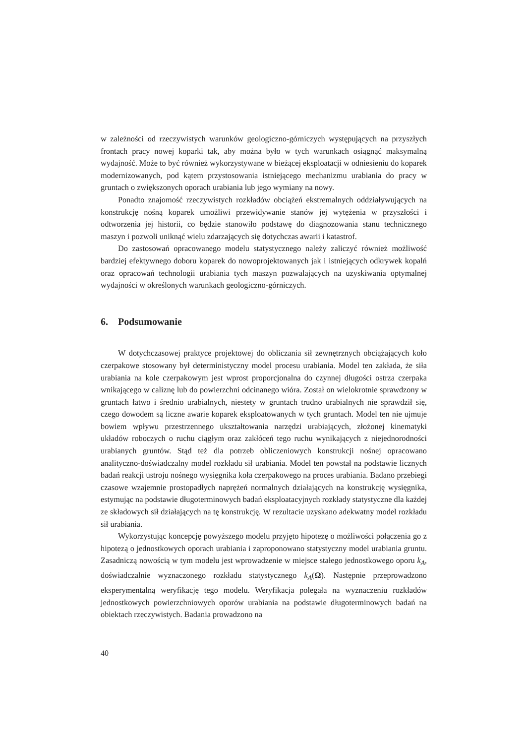w zależności od rzeczywistych warunków geologiczno-górniczych występujących na przyszłych frontach pracy nowej koparki tak, aby można było w tych warunkach osiągnąć maksymalną wydajność. Może to być również wykorzystywane w bieżącej eksploatacji w odniesieniu do koparek modernizowanych, pod kątem przystosowania istniejącego mechanizmu urabiania do pracy w gruntach o zwiększonych oporach urabiania lub jego wymiany na nowy.
Ponadto znajomość rzeczywistych rozkładów obciążeń ekstremalnych oddziaływujących na konstrukcję nośną koparek umożliwi przewidywanie stanów jej wytężenia w przyszłości i odtworzenia jej historii, co będzie stanowiło podstawę do diagnozowania stanu technicznego maszyn i pozwoli uniknąć wielu zdarzających się dotychczas awarii i katastrof.
Do zastosowań opracowanego modelu statystycznego należy zaliczyć również możliwość bardziej efektywnego doboru koparek do nowoprojektowanych jak i istniejących odkrywek kopalń oraz opracowań technologii urabiania tych maszyn pozwalających na uzyskiwania optymalnej wydajności w określonych warunkach geologiczno-górniczych.
6. Podsumowanie
W dotychczasowej praktyce projektowej do obliczania sił zewnętrznych obciążających koło czerpakowe stosowany był deterministyczny model procesu urabiania. Model ten zakłada, że siła urabiania na kole czerpakowym jest wprost proporcjonalna do czynnej długości ostrza czerpaka wnikającego w caliznę lub do powierzchni odcinanego wióra. Został on wielokrotnie sprawdzony w gruntach łatwo i średnio urabialnych, niestety w gruntach trudno urabialnych nie sprawdził się, czego dowodem są liczne awarie koparek eksploatowanych w tych gruntach. Model ten nie ujmuje bowiem wpływu przestrzennego ukształtowania narzędzi urabiających, złożonej kinematyki układów roboczych o ruchu ciągłym oraz zakłóceń tego ruchu wynikających z niejednorodności urabianych gruntów. Stąd też dla potrzeb obliczeniowych konstrukcji nośnej opracowano analityczno-doświadczalny model rozkładu sił urabiania. Model ten powstał na podstawie licznych badań reakcji ustroju nośnego wysięgnika koła czerpakowego na proces urabiania. Badano przebiegi czasowe wzajemnie prostopadłych naprężeń normalnych działających na konstrukcję wysięgnika, estymując na podstawie długoterminowych badań eksploatacyjnych rozkłady statystyczne dla każdej ze składowych sił działających na tę konstrukcję. W rezultacie uzyskano adekwatny model rozkładu sił urabiania.
Wykorzystując koncepcję powyższego modelu przyjęto hipotezę o możliwości połączenia go z hipotezą o jednostkowych oporach urabiania i zaproponowano statystyczny model urabiania gruntu. Zasadniczą nowością w tym modelu jest wprowadzenie w miejsce stałego jednostkowego oporu k<sub>A</sub>, doświadczalnie wyznaczonego rozkładu statystycznego k<sub>A</sub>(Ω). Następnie przeprowadzono eksperymentalną weryfikację tego modelu. Weryfikacja polegała na wyznaczeniu rozkładów jednostkowych powierzchniowych oporów urabiania na podstawie długoterminowych badań na obiektach rzeczywistych. Badania prowadzono na
40